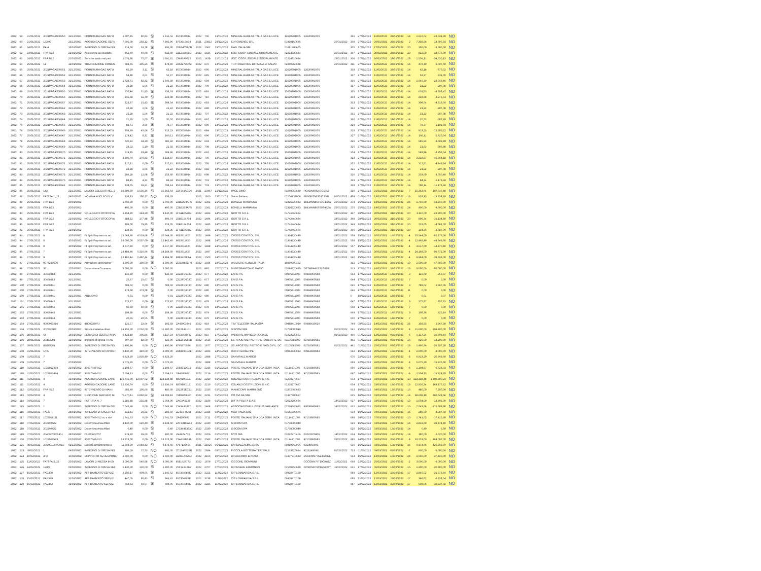| 2022 | 59 | 21/01/2022 | 2021PAGAS00350 | 31/12/2021 | FORNITURA GAS NATU | 1.697,35 | 80,83 | SI | 1.616,52 | 8573534014 | 2022 | 706 | 13/01/2022 | MINERAL BARIUM ITALIA GAS E LUCE | 12620991005 | 12620991005 | | 316 | 27/01/2022 | 11/02/2022 | 28/01/2022 | -14 | 1.616,52 | -22.631,28 | NO |
| 2022 | 60 | 21/01/2022 | 122/99 | 23/12/2021 | AGGIUDICAZIONE SERV | 7.595,08 | 292,12 | SI | 7.302,96 | 8753919A74 | 2021 | 23812 | 28/12/2021 | EUROMENSE SRL | 01910150695 | | 25/01/2022 | 308 | 27/01/2022 | 26/01/2022 | 28/01/2022 | 2 | 7.302,96 | 14.605,92 | NO |
| 2022 | 61 | 24/01/2022 | PA/4 | 13/01/2022 | IMPEGNO DI SPESA PEI | 214,78 | 19,78 | SI | 195,00 | Z6D34C980B | 2022 | 1062 | 18/01/2022 | MAD ITALIA SRL | 01681990675 | | | 305 | 27/01/2022 | 17/02/2022 | 28/01/2022 | -20 | 195,00 | -3.900,00 | NO |
| 2022 | 62 | 24/01/2022 | FPA 5/22 | 21/01/2022 | Assistenza su scuolabu | 852,60 | 40,60 | SI | 812,00 | Z1E343951C | 2022 | 1435 | 21/01/2022 | SOC. COOP. SOCIALE SOCIALMENTE | 02224820684 | | 25/01/2022 | 307 | 27/01/2022 | 20/02/2022 | 28/01/2022 | -23 | 812,00 | -18.676,00 | NO |
| 2022 | 63 | 24/01/2022 | FPA 4/22 | 21/01/2022 | Servizio svolto nel peri | 1.576,38 | 75,07 | SI | 1.501,31 | Z3633A0672 | 2022 | 1429 | 21/01/2022 | SOC. COOP. SOCIALE SOCIALMENTE | 02224820684 | | 25/01/2022 | 306 | 27/01/2022 | 20/02/2022 | 28/01/2022 | -23 | 1.501,31 | -34.530,13 | NO |
| 2022 | 64 | 25/01/2022 | 11 | 12/01/2022 | TRASCRIZIONE CONSIG | 583,65 | 105,25 | SI | 478,40 | Z96327DD72 | 2022 | 676 | 13/01/2022 | TUTTOSERVICE DI PAOLA DI SALVO | 02240960688 | | 25/01/2022 | 311 | 27/01/2022 | 11/02/2022 | 28/01/2022 | -14 | 478,40 | -6.697,60 | NO |
| 2022 | 65 | 25/01/2022 | 2021PAGAS00351 | 31/12/2021 | FORNITURA GAS NATU | 65,29 | 3,11 | SI | 62,18 | 8573534014 | 2022 | 695 | 13/01/2022 | MINERAL BARIUM ITALIA GAS E LUCE | 12620991005 | 12620991005 | | 338 | 27/01/2022 | 11/02/2022 | 28/01/2022 | -14 | 62,18 | -870,52 | NO |
| 2022 | 66 | 25/01/2022 | 2021PAGAS00352 | 31/12/2021 | FORNITURA GAS NATU | 54,88 | 2,61 | SI | 52,27 | 8573534014 | 2022 | 685 | 13/01/2022 | MINERAL BARIUM ITALIA GAS E LUCE | 12620991005 | 12620991005 | | 337 | 27/01/2022 | 11/02/2022 | 28/01/2022 | -14 | 52,27 | -731,78 | NO |
| 2022 | 67 | 25/01/2022 | 2021PAGAS00353 | 31/12/2021 | FORNITURA GAS NATU | 1.728,71 | 82,32 | SI | 1.646,39 | 8573534014 | 2022 | 694 | 13/01/2022 | MINERAL BARIUM ITALIA GAS E LUCE | 12620991005 | 12620991005 | | 336 | 27/01/2022 | 11/02/2022 | 28/01/2022 | -14 | 1.646,39 | -23.049,46 | NO |
| 2022 | 68 | 25/01/2022 | 2021PAGAS00354 | 31/12/2021 | FORNITURA GAS NATU | 22,28 | 1,06 | SI | 21,22 | 8573534014 | 2022 | 709 | 13/01/2022 | MINERAL BARIUM ITALIA GAS E LUCE | 12620991005 | 12620991005 | | 317 | 27/01/2022 | 11/02/2022 | 28/01/2022 | -14 | 21,22 | -297,08 | NO |
| 2022 | 69 | 25/01/2022 | 2021PAGAS00355 | 31/12/2021 | FORNITURA GAS NATU | 670,46 | 31,93 | SI | 638,53 | 8573534014 | 2022 | 688 | 13/01/2022 | MINERAL BARIUM ITALIA GAS E LUCE | 12620991005 | 12620991005 | | 335 | 27/01/2022 | 11/02/2022 | 28/01/2022 | -14 | 638,53 | -8.939,42 | NO |
| 2022 | 70 | 25/01/2022 | 2021PAGAS00356 | 31/12/2021 | FORNITURA GAS NATU | 245,68 | 11,70 | SI | 233,98 | 8573534014 | 2022 | 710 | 13/01/2022 | MINERAL BARIUM ITALIA GAS E LUCE | 12620991005 | 12620991005 | | 334 | 27/01/2022 | 11/02/2022 | 28/01/2022 | -14 | 233,98 | -3.275,72 | NO |
| 2022 | 71 | 25/01/2022 | 2021PAGAS00357 | 31/12/2021 | FORNITURA GAS NATU | 323,97 | 15,43 | SI | 308,54 | 8573534014 | 2022 | 683 | 13/01/2022 | MINERAL BARIUM ITALIA GAS E LUCE | 12620991005 | 12620991005 | | 333 | 27/01/2022 | 11/02/2022 | 28/01/2022 | -14 | 308,54 | -4.319,56 | NO |
| 2022 | 72 | 25/01/2022 | 2021PAGAS00362 | 31/12/2021 | FORNITURA GAS NATU | 22,28 | 1,06 | SI | 21,22 | 8573534014 | 2022 | 689 | 13/01/2022 | MINERAL BARIUM ITALIA GAS E LUCE | 12620991005 | 12620991005 | | 332 | 27/01/2022 | 11/02/2022 | 28/01/2022 | -14 | 21,22 | -297,08 | NO |
| 2022 | 73 | 25/01/2022 | 2021PAGAS00363 | 31/12/2021 | FORNITURA GAS NATU | 22,28 | 1,06 | SI | 21,22 | 8573534014 | 2022 | 707 | 13/01/2022 | MINERAL BARIUM ITALIA GAS E LUCE | 12620991005 | 12620991005 | | 331 | 27/01/2022 | 11/02/2022 | 28/01/2022 | -14 | 21,22 | -297,08 | NO |
| 2022 | 74 | 25/01/2022 | 2021PAGAS00364 | 31/12/2021 | FORNITURA GAS NATU | 21,55 | 1,03 | SI | 20,52 | 8573534014 | 2022 | 697 | 13/01/2022 | MINERAL BARIUM ITALIA GAS E LUCE | 12620991005 | 12620991005 | | 330 | 27/01/2022 | 11/02/2022 | 28/01/2022 | -14 | 20,52 | -287,28 | NO |
| 2022 | 75 | 25/01/2022 | 2021PAGAS00365 | 31/12/2021 | FORNITURA GAS NATU | 82,71 | 3,94 | SI | 78,77 | 8573534014 | 2022 | 690 | 13/01/2022 | MINERAL BARIUM ITALIA GAS E LUCE | 12620991005 | 12620991005 | | 329 | 27/01/2022 | 11/02/2022 | 28/01/2022 | -14 | 78,77 | -1.102,78 | NO |
| 2022 | 76 | 25/01/2022 | 2021PAGAS00366 | 31/12/2021 | FORNITURA GAS NATU | 958,89 | 45,66 | SI | 913,23 | 8573534014 | 2022 | 684 | 13/01/2022 | MINERAL BARIUM ITALIA GAS E LUCE | 12620991005 | 12620991005 | | 328 | 27/01/2022 | 11/02/2022 | 28/01/2022 | -14 | 913,23 | -12.785,22 | NO |
| 2022 | 77 | 25/01/2022 | 2021PAGAS00367 | 31/12/2021 | FORNITURA GAS NATU | 174,42 | 8,31 | SI | 166,11 | 8573534014 | 2022 | 696 | 13/01/2022 | MINERAL BARIUM ITALIA GAS E LUCE | 12620991005 | 12620991005 | | 327 | 27/01/2022 | 11/02/2022 | 28/01/2022 | -14 | 166,11 | -2.325,54 | NO |
| 2022 | 78 | 25/01/2022 | 2021PAGAS00368 | 31/12/2021 | FORNITURA GAS NATU | 720,22 | 34,30 | SI | 685,92 | 8573534014 | 2022 | 693 | 13/01/2022 | MINERAL BARIUM ITALIA GAS E LUCE | 12620991005 | 12620991005 | | 326 | 27/01/2022 | 11/02/2022 | 28/01/2022 | -14 | 685,92 | -9.602,88 | NO |
| 2022 | 79 | 25/01/2022 | 2021PAGAS00369 | 31/12/2021 | FORNITURA GAS NATU | 23,02 | 1,10 | SI | 21,92 | 8573534014 | 2022 | 708 | 13/01/2022 | MINERAL BARIUM ITALIA GAS E LUCE | 12620991005 | 12620991005 | | 325 | 27/01/2022 | 11/02/2022 | 28/01/2022 | -14 | 21,92 | -306,88 | NO |
| 2022 | 80 | 25/01/2022 | 2021PAGAS00370 | 31/12/2021 | FORNITURA GAS NATU | 619,35 | 29,49 | SI | 589,86 | 8573534014 | 2022 | 692 | 13/01/2022 | MINERAL BARIUM ITALIA GAS E LUCE | 12620991005 | 12620991005 | | 324 | 27/01/2022 | 11/02/2022 | 28/01/2022 | -14 | 589,86 | -8.258,04 | NO |
| 2022 | 81 | 25/01/2022 | 2021PAGAS00371 | 31/12/2021 | FORNITURA GAS NATU | 3.395,70 | 176,83 | SI | 3.218,87 | 8573534014 | 2022 | 705 | 13/01/2022 | MINERAL BARIUM ITALIA GAS E LUCE | 12620991005 | 12620991005 | | 323 | 27/01/2022 | 11/02/2022 | 28/01/2022 | -14 | 3.218,87 | -45.064,18 | NO |
| 2022 | 81 | 25/01/2022 | 2021PAGAS00371 | 31/12/2021 | FORNITURA GAS NATU | 317,81 | 0,00 | SI | 317,81 | 8573534014 | 2022 | 705 | 13/01/2022 | MINERAL BARIUM ITALIA GAS E LUCE | 12620991005 | 12620991005 | | 322 | 27/01/2022 | 11/02/2022 | 28/01/2022 | -14 | 317,81 | -4.449,34 | NO |
| 2022 | 82 | 25/01/2022 | 2021PAGAS00372 | 31/12/2021 | FORNITURA GAS NATU | 22,28 | 1,06 | SI | 21,22 | 8573534014 | 2022 | 682 | 13/01/2022 | MINERAL BARIUM ITALIA GAS E LUCE | 12620991005 | 12620991005 | | 321 | 27/01/2022 | 11/02/2022 | 28/01/2022 | -14 | 21,22 | -297,08 | NO |
| 2022 | 83 | 25/01/2022 | 2021PAGAS00373 | 31/12/2021 | FORNITURA GAS NATU | 266,28 | 12,68 | SI | 253,60 | 8573534014 | 2022 | 698 | 13/01/2022 | MINERAL BARIUM ITALIA GAS E LUCE | 12620991005 | 12620991005 | | 320 | 27/01/2022 | 11/02/2022 | 28/01/2022 | -14 | 253,60 | -3.550,40 | NO |
| 2022 | 84 | 25/01/2022 | 2021PAGAS00375 | 31/12/2021 | FORNITURA GAS NATU | 88,45 | 4,21 | SI | 84,24 | 8573534014 | 2022 | 701 | 13/01/2022 | MINERAL BARIUM ITALIA GAS E LUCE | 12620991005 | 12620991005 | | 319 | 27/01/2022 | 11/02/2022 | 28/01/2022 | -14 | 84,24 | -1.179,36 | NO |
| 2022 | 85 | 25/01/2022 | 2021PAGAS00361 | 31/12/2021 | FORNITURA GAS NATU | 838,05 | 39,91 | SI | 798,14 | 8573534014 | 2022 | 703 | 13/01/2022 | MINERAL BARIUM ITALIA GAS E LUCE | 12620991005 | 12620991005 | | 318 | 27/01/2022 | 11/02/2022 | 28/01/2022 | -14 | 798,14 | -11.173,96 | NO |
| 2022 | 86 | 25/01/2022 | 142 | 22/12/2021 | LAVORI ESEGUITI NEL 2 | 16.900,00 | 1.536,36 | SI | 15.363,64 | Z2F348ACD0 | 2021 | 23467 | 22/12/2021 | PACE DINO | 01059050680 | PCADNI60D07G555J | | 310 | 27/01/2022 | 21/01/2022 | 28/01/2022 | 7 | 15.363,64 | 107.545,48 | NO |
| 2022 | 88 | 25/01/2022 | FATTPA 1_22 | 24/01/2022 | NOMINA NUCLEO DI V | 833,33 | 150,27 | NO | 833,33 | | 2022 | 1610 | 25/01/2022 | Santo Fabiano | 07106731008 | FBNSNT56S02C351L | 01/02/2022 | 459 | 01/02/2022 | 23/02/2022 | 07/02/2022 | -16 | 833,33 | -13.333,28 | NO |
| 2022 | 89 | 25/01/2022 | FPA 1/22 | 20/01/2022 | | 1.760,00 | 0,00 | SI | 1.760,00 | Z2B32B9AF5 | 2022 | 1361 | 21/01/2022 | BONELLI MARIANNA | 02326720683 | BNLMNN86T67G482W | 25/01/2022 | 274 | 25/01/2022 | 19/02/2022 | 26/01/2022 | -24 | 1.760,00 | -42.240,00 | NO |
| 2022 | 89 | 25/01/2022 | FPA 1/22 | 20/01/2022 | | 400,00 | 0,00 | SI | 400,00 | Z2B32B9AF5 | 2022 | 1361 | 21/01/2022 | BONELLI MARIANNA | 02326720683 | BNLMNN86T67G482W | 25/01/2022 | 275 | 25/01/2022 | 19/02/2022 | 26/01/2022 | -24 | 400,00 | -9.600,00 | NO |
| 2022 | 90 | 25/01/2022 | FPA 1/22 | 21/01/2022 | NOLEGGIO FOTOCOPIA | 1.354,20 | 244,20 | SI | 1.110,00 | ZF61E6538E | 2022 | 1493 | 24/01/2022 | GIOTTO S.R.L. | 01742460684 | | 28/01/2022 | 347 | 28/01/2022 | 20/02/2022 | 31/01/2022 | -20 | 1.110,00 | -22.200,00 | NO |
| 2022 | 91 | 26/01/2022 | FPA 2/22 | 21/01/2022 | NOLEGGIO FOTOCOPIA | 984,22 | 177,48 | SI | 806,74 | Z6B3194704 | 2022 | 1494 | 24/01/2022 | GIOTTO S.R.L. | 01742460684 | | 28/01/2022 | 348 | 28/01/2022 | 20/02/2022 | 31/01/2022 | -20 | 806,74 | -16.134,80 | NO |
| 2022 | 92 | 26/01/2022 | FPA 3/22 | 21/01/2022 | | 309,00 | 79,95 | SI | 229,05 | Z6B3194704 | 2022 | 1495 | 24/01/2022 | GIOTTO S.R.L. | 01742460684 | | 28/01/2022 | 349 | 28/01/2022 | 20/02/2022 | 31/01/2022 | -20 | 229,05 | -4.581,00 | NO |
| 2022 | 92 | 26/01/2022 | FPA 3/22 | 21/01/2022 | | 134,35 | 0,00 | SI | 134,35 | ZF61E6538E | 2022 | 1495 | 24/01/2022 | GIOTTO S.R.L. | 01742460684 | | 28/01/2022 | 350 | 28/01/2022 | 20/02/2022 | 31/01/2022 | -20 | 134,35 | -2.687,00 | NO |
| 2022 | 93 | 27/01/2022 | 6 | 10/01/2022 | Ft Split Payment ex art. | 25.063,68 | 4.519,68 | SI | 20.544,00 | 9033711625 | 2022 | 1499 | 24/01/2022 | CROSS CONTROL SRL | 01974730440 | | 28/01/2022 | 559 | 15/02/2022 | 20/02/2022 | 16/02/2022 | -4 | 20.544,00 | -82.176,00 | NO |
| 2022 | 94 | 27/01/2022 | 8 | 10/01/2022 | Ft Split Payment ex art. | 16.000,00 | 3.537,60 | SI | 12.462,40 | 9033711625 | 2022 | 1498 | 24/01/2022 | CROSS CONTROL SRL | 01974730440 | | 28/01/2022 | 558 | 15/02/2022 | 20/02/2022 | 16/02/2022 | -4 | 12.462,40 | -49.849,60 | NO |
| 2022 | 94 | 27/01/2022 | 8 | 10/01/2022 | Ft Split Payment ex art. | 3.617,60 | 0,00 | SI | 3.617,60 | 9033711625 | 2022 | 1498 | 24/01/2022 | CROSS CONTROL SRL | 01974730440 | | 28/01/2022 | 557 | 15/02/2022 | 20/02/2022 | 16/02/2022 | -4 | 3.617,60 | -14.470,40 | NO |
| 2022 | 95 | 27/01/2022 | 7 | 10/01/2022 | Ft Split Payment ex art. | 29.484,96 | 5.316,96 | SI | 24.168,00 | 9033711625 | 2022 | 1497 | 24/01/2022 | CROSS CONTROL SRL | 01974730440 | | 28/01/2022 | 556 | 15/02/2022 | 20/02/2022 | 16/02/2022 | -4 | 24.168,00 | -96.672,00 | NO |
| 2022 | 96 | 27/01/2022 | 9 | 10/01/2022 | Ft Split Payment ex art. | 12.481,44 | 2.497,44 | SI | 9.984,00 | 8983428F4A | 2022 | 1500 | 24/01/2022 | CROSS CONTROL SRL | 01974730440 | | 28/01/2022 | 560 | 15/02/2022 | 20/02/2022 | 16/02/2022 | -4 | 9.984,00 | -39.936,00 | NO |
| 2022 | 97 | 27/01/2022 | 0078220500 | 14/01/2022 | Attivazione abbonamer | 2.600,00 | 100,00 | SI | 2.500,00 | ZCB3489EF9 | 2022 | 1034 | 18/01/2022 | WOLTERS KLUWER ITALIA | 10209790152 | | | 312 | 27/01/2022 | 16/02/2022 | 28/01/2022 | -19 | 2.500,00 | -47.500,00 | NO |
| 2022 | 98 | 27/01/2022 | 3E | 17/01/2022 | Determina a Contrarre | 5.000,00 | 0,00 | NO | 5.000,00 | | 2022 | 997 | 17/01/2022 | DI PIETRANTONIO MARIO | 02084720685 | DPTMRA91E31G878L | | 313 | 27/01/2022 | 16/02/2022 | 28/01/2022 | -19 | 5.000,00 | -95.000,00 | NO |
| 2022 | 99 | 27/01/2022 | 30469283 | 31/12/2021 | | 116,69 | 0,00 | SI | 116,69 | Z222FD603C | 2022 | 677 | 13/01/2022 | ENI S.P.A. | 00905811006 | 00484960588 | | 643 | 17/02/2022 | 11/02/2022 | 14/02/2022 | 3 | 116,69 | 350,07 | NO |
| 2022 | 99 | 27/01/2022 | 30469283 | 31/12/2021 | | 25,67 | 25,67 | SI | 0,00 | Z222FD603C | 2022 | 677 | 13/01/2022 | ENI S.P.A. | 00905811006 | 00484960588 | | 644 | 17/02/2022 | 11/02/2022 | 18/02/2022 | 7 | 0,00 | 0,00 | NO |
| 2022 | 100 | 27/01/2022 | 30469341 | 31/12/2021 | | 789,02 | 0,00 | SI | 789,02 | Z222FD603C | 2022 | 680 | 13/01/2022 | ENI S.P.A. | 00905811006 | 00484960588 | | 645 | 17/02/2022 | 11/02/2022 | 14/02/2022 | 3 | 789,02 | 2.367,06 | NO |
| 2022 | 100 | 27/01/2022 | 30469341 | 31/12/2021 | | 173,58 | 173,58 | SI | 0,00 | Z222FD603C | 2022 | 680 | 13/01/2022 | ENI S.P.A. | 00905811006 | 00484960588 | | 646 | 17/02/2022 | 11/02/2022 | 22/02/2022 | 11 | 0,00 | 0,00 | NO |
| 2022 | 100 | 27/01/2022 | 30469341 | 31/12/2021 | ABBUONO | 0,01 | 0,00 | SI | 0,01 | Z222FD603C | 2022 | 680 | 13/01/2022 | ENI S.P.A. | 00905811006 | 00484960588 | | 0 | 18/02/2022 | 11/02/2022 | 18/02/2022 | 7 | 0,01 | 0,07 | NO |
| 2022 | 101 | 27/01/2022 | 30469342 | 31/12/2021 | | 275,87 | 0,00 | SI | 275,87 | Z222FD603C | 2022 | 678 | 13/01/2022 | ENI S.P.A. | 00905811006 | 00484960588 | | 647 | 17/02/2022 | 11/02/2022 | 14/02/2022 | 3 | 275,87 | 827,61 | NO |
| 2022 | 101 | 27/01/2022 | 30469342 | 31/12/2021 | | 60,69 | 60,69 | SI | 0,00 | Z222FD603C | 2022 | 678 | 13/01/2022 | ENI S.P.A. | 00905811006 | 00484960588 | | 648 | 17/02/2022 | 11/02/2022 | 18/02/2022 | 7 | 0,00 | 0,00 | NO |
| 2022 | 102 | 27/01/2022 | 30469343 | 31/12/2021 | | 108,38 | 0,00 | SI | 108,38 | Z222FD603C | 2022 | 679 | 13/01/2022 | ENI S.P.A. | 00905811006 | 00484960588 | | 649 | 17/02/2022 | 11/02/2022 | 14/02/2022 | 3 | 108,38 | 325,14 | NO |
| 2022 | 102 | 27/01/2022 | 30469343 | 31/12/2021 | | 20,55 | 20,55 | SI | 0,00 | Z222FD603C | 2022 | 679 | 13/01/2022 | ENI S.P.A. | 00905811006 | 00484960588 | | 650 | 17/02/2022 | 11/02/2022 | 18/02/2022 | 7 | 0,00 | 0,00 | NO |
| 2022 | 103 | 27/01/2022 | 9000000216 | 14/01/2022 | 4U00236073 | 125,57 | 22,64 | SI | 102,93 | ZA43003346 | 2022 | 919 | 17/01/2022 | TIM TELECOM ITALIA SPA | 00488410010 | 00488410010 | | 749 | 08/03/2022 | 14/02/2022 | 09/03/2022 | 23 | 102,93 | 2.367,39 | NO |
| 2022 | 104 | 27/01/2022 | 2022/231/2 | 25/01/2022 | Stipula trattativa dirett | 14.152,00 | 2.552,00 | SI | 11.600,00 | Z9128431F1 | 2022 | 1782 | 26/01/2022 | SISCOM SPA | 01778000040 | | 01/02/2022 | 561 | 15/02/2022 | 25/02/2022 | 16/02/2022 | -9 | 11.600,00 | -104.400,00 | NO |
| 2022 | 105 | 28/01/2022 | 54 | 14/01/2022 | SERVIZI DI SEGRETARIA | 6.423,10 | 305,86 | SI | 6.117,24 | 87523540FE | 2022 | 916 | 17/01/2022 | PARSIFAL IMPRESA SOCIALE | 01923720591 | | 01/02/2022 | 460 | 01/02/2022 | 13/02/2022 | 07/02/2022 | -6 | 6.117,24 | -36.703,44 | NO |
| 2022 | 106 | 28/01/2022 | 20/SSE01 | 12/01/2022 | impegno di spesa TRAS | 907,50 | 82,50 | SI | 825,00 | Z3E2FD280D | 2022 | 1615 | 25/01/2022 | SS. APOSTOLI PIETRO E PAOLO FIL. DC | 01105681009 | 02710380581 | | 462 | 01/02/2022 | 23/02/2022 | 07/02/2022 | -16 | 825,00 | -13.200,00 | NO |
| 2022 | 107 | 29/01/2022 | 89/SSE01 | 24/01/2022 | IMPEGNO DI SPESA PEI | 1.490,96 | 0,00 | NO | 1.490,96 | 8765876586 | 2022 | 1877 | 27/01/2022 | SS. APOSTOLI PIETRO E PAOLO FIL. DC | 01105681009 | 02710380581 | 01/02/2022 | 461 | 01/02/2022 | 25/02/2022 | 07/02/2022 | -18 | 1.490,96 | -26.837,28 | NO |
| 2022 | 108 | 31/01/2022 | 1/PA | 21/01/2022 | INTERVENTO DI RIPRIST | 2.440,00 | 440,00 | SI | 2.000,00 | Z9834851D17 | 2022 | 1496 | 24/01/2022 | RUCCI GIUSEPPE | 00913830683 | 00913830683 | | 562 | 15/02/2022 | 20/02/2022 | 16/02/2022 | -4 | 2.000,00 | -8.000,00 | NO |
| 2022 | 109 | 01/02/2022 | 7 | 27/01/2022 | | 6.923,20 | 1.830,40 | NO | 6.923,20 | | 2022 | 1888 | 27/01/2022 | SANVITALE MARCO | | | | 670 | 22/02/2022 | 26/02/2022 | 23/02/2022 | -3 | 6.923,20 | -20.769,60 | NO |
| 2022 | 109 | 01/02/2022 | 7 | 27/01/2022 | | 5.075,20 | 0,00 | NO | 5.075,20 | | 2022 | 1888 | 27/01/2022 | SANVITALE MARCO | | | | 669 | 22/02/2022 | 26/02/2022 | 23/02/2022 | -3 | 5.075,20 | -15.225,60 | NO |
| 2022 | 110 | 01/02/2022 | 1022012484 | 31/01/2022 | 30037646-012 | 1.104,67 | 0,00 | SI | 1.104,67 | Z68331D012 | 2022 | 2216 | 01/02/2022 | POSTE ITALIANE SPA DCA SERV. INCA | 01114601006 | 97103880585 | | 696 | 24/02/2022 | 03/03/2022 | 25/02/2022 | -6 | 1.104,67 | -6.628,02 | NO |
| 2022 | 110 | 01/02/2022 | 1022012484 | 31/01/2022 | 30037646-012 | 2.554,13 | 0,00 | SI | 2.554,13 | ZA4295687 | 2022 | 2216 | 01/02/2022 | POSTE ITALIANE SPA DCA SERV. INCA | 01114601006 | 97103880585 | | 697 | 24/02/2022 | 03/03/2022 | 25/02/2022 | -6 | 2.554,13 | -15.324,78 | NO |
| 2022 | 111 | 01/02/2022 | 4 | 31/01/2022 | AGGIUDICAZIONE LAVC | 136.746,00 | 13.607,52 | SI | 123.138,48 | 887910011E | 2022 | 2210 | 01/02/2022 | COLANZI COSTRUZIONI S.N.C. | 01278270697 | | | 653 | 17/02/2022 | 03/03/2022 | 18/02/2022 | -13 | 123.138,48 | -1.600.800,24 | NO |
| 2022 | 111 | 01/02/2022 | 4 | 31/01/2022 | AGGIUDICAZIONE LAVC | 12.936,74 | 0,00 | SI | 12.936,74 | 887910011E | 2022 | 2210 | 01/02/2022 | COLANZI COSTRUZIONI S.N.C. | 01278270697 | | | 654 | 17/02/2022 | 03/03/2022 | 18/02/2022 | -13 | 12.936,74 | -168.177,62 | NO |
| 2022 | 112 | 02/02/2022 | FPA 6/22 | 01/02/2022 | INTERVENTO DI MANU | 585,60 | 105,60 | SI | 480,00 | Z822F2EC21 | 2022 | 2335 | 02/02/2022 | IANNICCARI MARMI SNC | 01872560683 | | | 633 | 16/02/2022 | 04/03/2022 | 17/02/2022 | -15 | 480,00 | -7.200,00 | NO |
| 2022 | 113 | 02/02/2022 | 4 | 31/01/2022 | GESTIONE SERVIZIO DI | 75.470,11 | 6.860,92 | SI | 68.609,19 | 76802958EC | 2022 | 2231 | 01/02/2022 | CO.SVI.GA SRL | 01937480697 | | | 635 | 16/02/2022 | 03/03/2022 | 17/02/2022 | -14 | 68.609,19 | -960.528,66 | NO |
| 2022 | 114 | 04/02/2022 | 7 | 31/01/2022 | FATTURA N. 7 | 1.285,88 | 231,88 | SI | 1.054,00 | ZAC3A6E39 | 2022 | 2186 | 01/02/2022 | DITTA POLITA S.A.S | 02022290684 | | 14/02/2022 | 617 | 16/02/2022 | 03/03/2022 | 17/02/2022 | -13 | 1.054,00 | -13.702,00 | NO |
| 2022 | 115 | 04/02/2022 | 1 | 31/01/2022 | IMPEGNO DI SPESA GE! | 7.043,68 | 0,00 | NO | 7.043,68 | Z1434A397D | 2022 | 2468 | 03/02/2022 | ASSOCIAZIONE IL GRILLO PARLANTE | 02226640692 | 93039940692 | 14/02/2022 | 632 | 16/02/2022 | 05/03/2022 | 17/02/2022 | -16 | 7.043,68 | -112.698,88 | NO |
| 2022 | 116 | 04/02/2022 | PA/22 | 28/01/2022 | IMPEGNO DI SPESA PEI | 312,81 | 26,31 | SI | 286,50 | ZE434F9D2F | 2022 | 2334 | 02/02/2022 | MAD ITALIA SRL | 01681990675 | | | 634 | 16/02/2022 | 04/03/2022 | 17/02/2022 | -15 | 286,50 | -4.297,50 | NO |
| 2022 | 117 | 07/02/2022 | 1022018111 | 03/02/2022 | 30037646-012 nc e rier | 1.741,53 | 0,00 | NO | 1.741,53 | ZA4295687 | 2022 | 2711 | 07/02/2022 | POSTE ITALIANE SPA DCA SERV. INCA | 01114601006 | 97103880585 | | 698 | 24/02/2022 | 07/03/2022 | 25/02/2022 | -10 | 1.741,53 | -17.415,30 | NO |
| 2022 | 118 | 07/02/2022 | 2022/402/2 | 31/01/2022 | Determina Area Affari | 3.440,00 | 620,40 | SI | 2.819,60 | ZAF331CA82 | 2022 | 2330 | 02/02/2022 | SISCOM SPA | 01778000040 | | | 619 | 16/02/2022 | 03/03/2022 | 17/02/2022 | -14 | 2.819,60 | -39.474,40 | NO |
| 2022 | 118 | 07/02/2022 | 2022/402/2 | 31/01/2022 | Determina Area Affari | 0,40 | 0,00 | SI | 0,40 | Z733498333C | 2022 | 2330 | 02/02/2022 | SISCOM SPA | 01778000040 | | | 620 | 16/02/2022 | 03/03/2022 | 17/02/2022 | -14 | 0,40 | -5,60 | NO |
| 2022 | 119 | 07/02/2022 | 2040/220001451 | 28/01/2022 | CLI 00602757 | 219,60 | 39,60 | SI | 180,00 | zfa342a753 | 2022 | 2206 | 01/02/2022 | MYO SRL | 03222970406 | 03222970406 | 14/02/2022 | 614 | 16/02/2022 | 03/03/2022 | 17/02/2022 | -14 | 180,00 | -2.520,00 | NO |
| 2022 | 120 | 07/02/2022 | 1022016529 | 01/02/2022 | 30037646-013 | 18.223,00 | 0,00 | NO | 18.223,00 | Z1A338B23A | 2022 | 2583 | 04/02/2022 | POSTE ITALIANE SPA DCA SERV. INCA | 01114601006 | 97103880585 | 25/02/2022 | 695 | 24/02/2022 | 06/03/2022 | 25/02/2022 | -9 | 18.223,00 | -164.007,00 | NO |
| 2022 | 121 | 08/02/2022 | 20/0001057/2021 | 01/12/2021 | Società appartenente a | 11.559,09 | 2.084,43 | SI | 9.474,66 | 6797137664 | 2021 | 21925 | 06/12/2021 | SARDALEASING S.P.A. | 00319850905 | 0319850905 | | 636 | 16/02/2022 | 03/01/2022 | 17/02/2022 | 45 | 9.474,66 | 426.359,70 | NO |
| 2022 | 123 | 09/02/2022 | 1 | 04/02/2022 | IMPEGNO DI SPESA PEI | 800,00 | 72,73 | NO | 800,00 | ZC134FE32B | 2022 | 2884 | 08/02/2022 | PICCOLA BOTTEGA TEATRALE | 02133820684 | 91132480681 | 01/03/2022 | 723 | 01/03/2022 | 09/03/2022 | 02/03/2022 | -7 | 800,00 | -5.600,00 | NO |
| 2022 | 124 | 10/02/2022 | 2PA | 10/02/2022 | SUPPORTO AL RESPONS | 1.560,00 | 0,00 | NO | 1.560,00 | ZB831A07D4 | 2022 | 3165 | 10/02/2022 | DI GIACOMO ERNANI | 01907710683 | DGCRNN77S23G482L | | 563 | 15/02/2022 | 12/03/2022 | 16/02/2022 | -24 | 1.560,00 | -37.440,00 | NO |
| 2022 | 125 | 11/02/2022 | FATTPA 3_22 | 25/01/2022 | LAVORI DI MESSA IN SI | 3.000,00 | 540,98 | NO | 3.000,00 | 8581628773 | 2022 | 1879 | 27/01/2022 | CICCONE GIOVANNI | | CCCGNN76T19G482Z | 11/02/2022 | 668 | 22/02/2022 | 25/02/2022 | 23/02/2022 | -2 | 3.000,00 | -6.000,00 | NO |
| 2022 | 126 | 14/02/2022 | 12/PA | 03/02/2022 | IMPEGNO DI SPESA SEF | 1.430,00 | 130,00 | SI | 1.300,00 | Z5F3497AE7 | 2022 | 2707 | 07/02/2022 | DI CESARE EDMONDO | 02150850689 | DCSDND76C16G438Y | 16/02/2022 | 651 | 17/02/2022 | 06/03/2022 | 18/02/2022 | -16 | 1.300,00 | -20.800,00 | NO |
| 2022 | 127 | 15/02/2022 | PAE350 | 31/01/2022 | AFFIDAMENTO SERVIZI | 2.250,17 | 404,65 | SI | 1.845,52 | 857354889E | 2022 | 3221 | 11/02/2022 | CIP LOMBARDIA S.R.L. | 09328470159 | | | 689 | 22/02/2022 | 12/03/2022 | 23/02/2022 | -17 | 1.845,52 | -31.373,84 | NO |
| 2022 | 128 | 15/02/2022 | PAE349 | 31/01/2022 | AFFIDAMENTO SERVIZI | 447,05 | 80,43 | SI | 366,62 | 857354889E | 2022 | 3238 | 11/02/2022 | CIP LOMBARDIA S.R.L. | 09328470159 | | | 688 | 22/02/2022 | 12/03/2022 | 23/02/2022 | -17 | 366,62 | -6.232,54 | NO |
| 2022 | 129 | 15/02/2022 | PAE353 | 31/01/2022 | AFFIDAMENTO SERVIZI | 668,63 | 60,57 | SI | 608,06 | 857354889E | 2022 | 3225 | 11/02/2022 | CIP LOMBARDIA S.R.L. | 09328470159 | | | 687 | 22/02/2022 | 12/03/2022 | 23/02/2022 | -17 | 608,06 | -10.337,02 | NO |